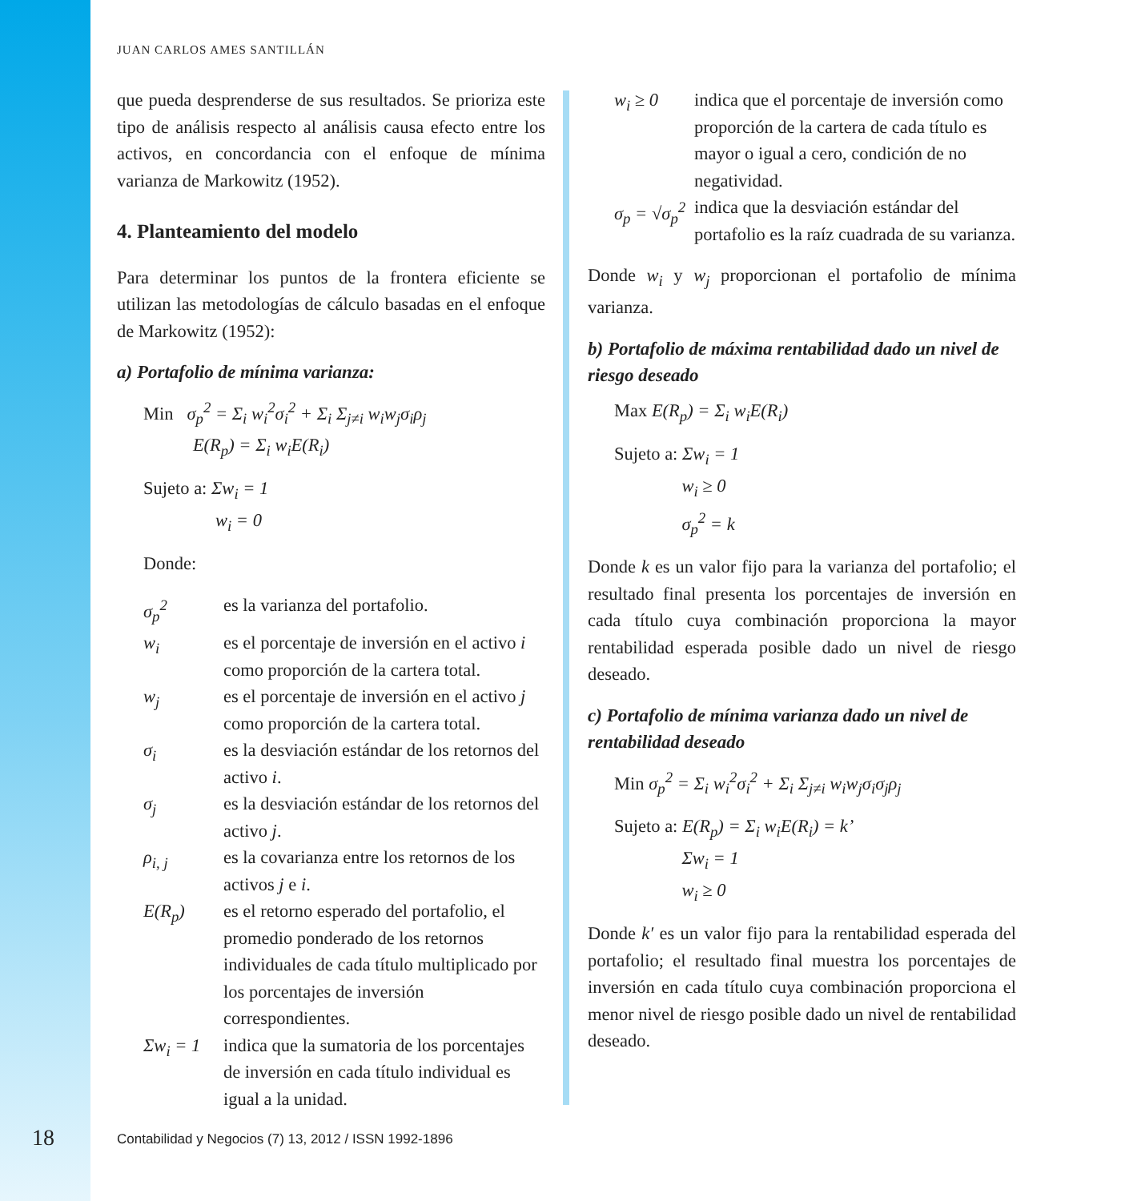JUAN CARLOS AMES SANTILLÁN
que pueda desprenderse de sus resultados. Se prioriza este tipo de análisis respecto al análisis causa efecto entre los activos, en concordancia con el enfoque de mínima varianza de Markowitz (1952).
4. Planteamiento del modelo
Para determinar los puntos de la frontera eficiente se utilizan las metodologías de cálculo basadas en el enfoque de Markowitz (1952):
a) Portafolio de mínima varianza:
Min σ<sub>p</sub><sup>2</sup> = Σ<sub>i</sub> w<sub>i</sub><sup>2</sup>σ<sub>i</sub><sup>2</sup> + Σ<sub>i</sub> Σ<sub>j≠i</sub> w<sub>i</sub>w<sub>j</sub>σ<sub>i</sub>ρ<sub>j</sub>
E(R<sub>p</sub>) = Σ<sub>i</sub> w<sub>i</sub>E(R<sub>i</sub>)
Sujeto a: Σw<sub>i</sub> = 1
w<sub>i</sub> = 0
Donde:
σ<sub>p</sub><sup>2</sup> es la varianza del portafolio. w<sub>i</sub> es el porcentaje de inversión en el activo i como proporción de la cartera total. w<sub>j</sub> es el porcentaje de inversión en el activo j como proporción de la cartera total. σ<sub>i</sub> es la desviación estándar de los retornos del activo i. σ<sub>j</sub> es la desviación estándar de los retornos del activo j. ρ<sub>i, j</sub> es la covarianza entre los retornos de los activos j e i. E(R<sub>p</sub>) es el retorno esperado del portafolio, el promedio ponderado de los retornos individuales de cada título multiplicado por los porcentajes de inversión correspondientes. Σw<sub>i</sub> = 1 indica que la sumatoria de los porcentajes de inversión en cada título individual es igual a la unidad.
w<sub>i</sub> ≥ 0 indica que el porcentaje de inversión como proporción de la cartera de cada título es mayor o igual a cero, condición de no negatividad. σ<sub>p</sub> = √σ<sub>p</sub><sup>2</sup> indica que la desviación estándar del portafolio es la raíz cuadrada de su varianza.
Donde w<sub>i</sub> y w<sub>j</sub> proporcionan el portafolio de mínima varianza.
b) Portafolio de máxima rentabilidad dado un nivel de riesgo deseado
Max E(R<sub>p</sub>) = Σ<sub>i</sub> w<sub>i</sub>E(R<sub>i</sub>)
Sujeto a: Σw<sub>i</sub> = 1
w<sub>i</sub> ≥ 0
σ<sub>p</sub><sup>2</sup> = k
Donde k es un valor fijo para la varianza del portafolio; el resultado final presenta los porcentajes de inversión en cada título cuya combinación proporciona la mayor rentabilidad esperada posible dado un nivel de riesgo deseado.
c) Portafolio de mínima varianza dado un nivel de rentabilidad deseado
Min σ<sub>p</sub><sup>2</sup> = Σ<sub>i</sub> w<sub>i</sub><sup>2</sup>σ<sub>i</sub><sup>2</sup> + Σ<sub>i</sub> Σ<sub>j≠i</sub> w<sub>i</sub>w<sub>j</sub>σ<sub>i</sub>σ<sub>j</sub>ρ<sub>j</sub>
Sujeto a: E(R<sub>p</sub>) = Σ<sub>i</sub> w<sub>i</sub>E(R<sub>i</sub>) = k’
Σw<sub>i</sub> = 1
w<sub>i</sub> ≥ 0
Donde k′ es un valor fijo para la rentabilidad esperada del portafolio; el resultado final muestra los porcentajes de inversión en cada título cuya combinación proporciona el menor nivel de riesgo posible dado un nivel de rentabilidad deseado.
18
Contabilidad y Negocios (7) 13, 2012 / ISSN 1992-1896